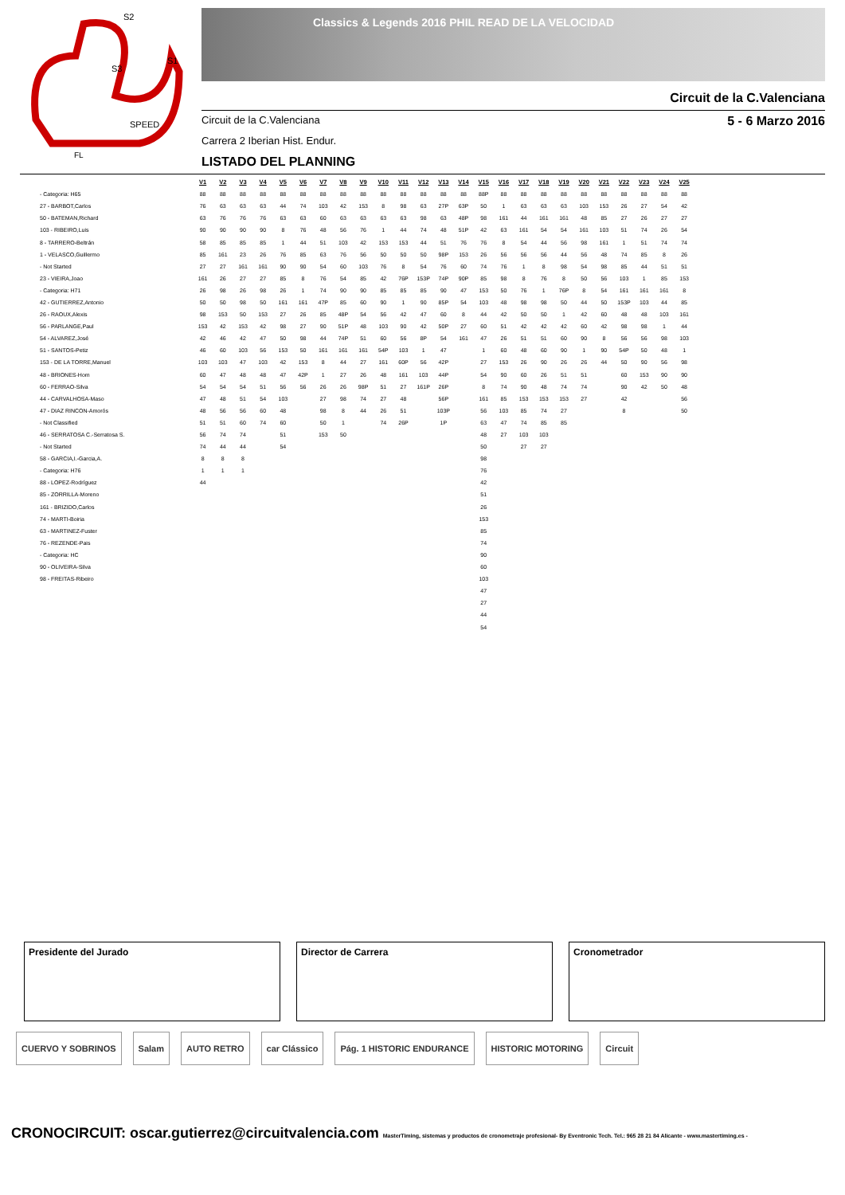S2
S3
S1
SPEED
FL
Classics & Legends 2016 PHIL READ DE LA VELOCIDAD
Circuit de la C.Valenciana
Circuit de la C.Valenciana 5 - 6 Marzo 2016
Carrera 2 Iberian Hist. Endur.
LISTADO DEL PLANNING
| | V1 | V2 | V3 | V4 | V5 | V6 | V7 | V8 | V9 | V10 | V11 | V12 | V13 | V14 | V15 | V16 | V17 | V18 | V19 | V20 | V21 | V22 | V23 | V24 | V25 |
| --- | --- | --- | --- | --- | --- | --- | --- | --- | --- | --- | --- | --- | --- | --- | --- | --- | --- | --- | --- | --- | --- | --- | --- | --- | --- |
| - Categoria: H65 | 88 | 88 | 88 | 88 | 88 | 88 | 88 | 88 | 88 | 88 | 88 | 88 | 88 | 88 | 88P | 88 | 88 | 88 | 88 | 88 | 88 | 88 | 88 | 88 | 88 |
| 27 - BARBOT,Carlos | 76 | 63 | 63 | 63 | 44 | 74 | 103 | 42 | 153 | 8 | 98 | 63 | 27P | 63P | 50 | 1 | 63 | 63 | 63 | 103 | 153 | 26 | 27 | 54 | 42 |
| 50 - BATEMAN,Richard | 63 | 76 | 76 | 76 | 63 | 63 | 60 | 63 | 63 | 63 | 63 | 98 | 63 | 48P | 98 | 161 | 44 | 161 | 161 | 48 | 85 | 27 | 26 | 27 | 27 |
| 103 - RIBEIRO,Luis | 90 | 90 | 90 | 90 | 8 | 76 | 48 | 56 | 76 | 1 | 44 | 74 | 48 | 51P | 42 | 63 | 161 | 54 | 54 | 161 | 103 | 51 | 74 | 26 | 54 |
| 8 - TARRERO-Beltrán | 58 | 85 | 85 | 85 | 1 | 44 | 51 | 103 | 42 | 153 | 153 | 44 | 51 | 76 | 76 | 8 | 54 | 44 | 56 | 98 | 161 | 1 | 51 | 74 | 74 |
| 1 - VELASCO,Guillermo | 85 | 161 | 23 | 26 | 76 | 85 | 63 | 76 | 56 | 50 | 50 | 50 | 98P | 153 | 26 | 56 | 56 | 56 | 44 | 56 | 48 | 74 | 85 | 8 | 26 |
| - Not Started | 27 | 27 | 161 | 161 | 90 | 90 | 54 | 60 | 103 | 76 | 8 | 54 | 76 | 60 | 74 | 76 | 1 | 8 | 98 | 54 | 98 | 85 | 44 | 51 | 51 |
| 23 - VIEIRA,Joao | 161 | 26 | 27 | 27 | 85 | 8 | 76 | 54 | 85 | 42 | 76P | 153P | 74P | 90P | 85 | 98 | 8 | 76 | 8 | 50 | 56 | 103 | 1 | 85 | 153 |
| - Categoria: H71 | 26 | 98 | 26 | 98 | 26 | 1 | 74 | 90 | 90 | 85 | 85 | 85 | 90 | 47 | 153 | 50 | 76 | 1 | 76P | 8 | 54 | 161 | 161 | 161 | 8 |
| 42 - GUTIERREZ,Antonio | 50 | 50 | 98 | 50 | 161 | 161 | 47P | 85 | 60 | 90 | 1 | 90 | 85P | 54 | 103 | 48 | 98 | 98 | 50 | 44 | 50 | 153P | 103 | 44 | 85 |
| 26 - RAOUX,Alexis | 98 | 153 | 50 | 153 | 27 | 26 | 85 | 48P | 54 | 56 | 42 | 47 | 60 | 8 | 44 | 42 | 50 | 50 | 1 | 42 | 60 | 48 | 48 | 103 | 161 |
| 56 - PARLANGE,Paul | 153 | 42 | 153 | 42 | 98 | 27 | 90 | 51P | 48 | 103 | 90 | 42 | 50P | 27 | 60 | 51 | 42 | 42 | 42 | 60 | 42 | 98 | 98 | 1 | 44 |
| 54 - ALVAREZ,José | 42 | 46 | 42 | 47 | 50 | 98 | 44 | 74P | 51 | 60 | 56 | 8P | 54 | 161 | 47 | 26 | 51 | 51 | 60 | 90 | 8 | 56 | 56 | 98 | 103 |
| 51 - SANTOS-Petiz | 46 | 60 | 103 | 56 | 153 | 50 | 161 | 161 | 161 | 54P | 103 | 1 | 47 | | 1 | 60 | 48 | 60 | 90 | 1 | 90 | 54P | 50 | 48 | 1 |
| 153 - DE LA TORRE,Manuel | 103 | 103 | 47 | 103 | 42 | 153 | 8 | 44 | 27 | 161 | 60P | 56 | 42P | | 27 | 153 | 26 | 90 | 26 | 26 | 44 | 50 | 90 | 56 | 98 |
| 48 - BRIONES-Hom | 60 | 47 | 48 | 48 | 47 | 42P | 1 | 27 | 26 | 48 | 161 | 103 | 44P | | 54 | 90 | 60 | 26 | 51 | 51 | | 60 | 153 | 90 | 90 |
| 60 - FERRAO-Silva | 54 | 54 | 54 | 51 | 56 | 56 | 26 | 26 | 98P | 51 | 27 | 161P | 26P | | 8 | 74 | 90 | 48 | 74 | 74 | | 90 | 42 | 50 | 48 |
| 44 - CARVALHOSA-Maso | 47 | 48 | 51 | 54 | 103 | | 27 | 98 | 74 | 27 | 48 | | 56P | | 161 | 85 | 153 | 153 | 153 | 27 | | 42 | | | 56 |
| 47 - DIAZ RINCON-Amorós | 48 | 56 | 56 | 60 | 48 | | 98 | 8 | 44 | 26 | 51 | | 103P | | 56 | 103 | 85 | 74 | 27 | | | 8 | | | 50 |
| - Not Classified | 51 | 51 | 60 | 74 | 60 | | 50 | 1 | | 74 | 26P | | 1P | | 63 | 47 | 74 | 85 | 85 | | | | | | |
| 46 - SERRATOSA C.-Serratosa S. | 56 | 74 | 74 | | 51 | | 153 | 50 | | | | | | | 48 | 27 | 103 | 103 | | | | | | | |
| - Not Started | 74 | 44 | 44 | | 54 | | | | | | | | | | 50 | | 27 | 27 | | | | | | | |
| 58 - GARCIA,I.-Garcia,A. | 8 | 8 | 8 | | | | | | | | | | | | 98 | | | | | | | | | | |
| - Categoria: H76 | 1 | 1 | 1 | | | | | | | | | | | | 76 | | | | | | | | | | |
| 88 - LOPEZ-Rodríguez | 44 | | | | | | | | | | | | | | 42 | | | | | | | | | | |
| 85 - ZORRILLA-Moreno | | | | | | | | | | | | | | | 51 | | | | | | | | | | |
| 161 - BRIZIDO,Carlos | | | | | | | | | | | | | | | 26 | | | | | | | | | | |
| 74 - MARTI-Boiria | | | | | | | | | | | | | | | 153 | | | | | | | | | | |
| 63 - MARTINEZ-Fuster | | | | | | | | | | | | | | | 85 | | | | | | | | | | |
| 76 - REZENDE-Pais | | | | | | | | | | | | | | | 74 | | | | | | | | | | |
| - Categoria: HC | | | | | | | | | | | | | | | 90 | | | | | | | | | | |
| 90 - OLIVEIRA-Silva | | | | | | | | | | | | | | | 60 | | | | | | | | | | |
| 98 - FREITAS-Ribeiro | | | | | | | | | | | | | | | 103 | | | | | | | | | | |
| | | | | | | | | | | | | | | | 47 | | | | | | | | | | |
| | | | | | | | | | | | | | | | 27 | | | | | | | | | | |
| | | | | | | | | | | | | | | | 44 | | | | | | | | | | |
| | | | | | | | | | | | | | | | 54 | | | | | | | | | | |
Presidente del Jurado Director de Carrera Cronometrador
CUERVO Y SOBRINOS Salam AUTO RETRO car Clássico Pág. 1 HISTORIC ENDURANCE HISTORIC MOTORING Circuit
CRONOCIRCUIT: oscar.gutierrez@circuitvalencia.com MasterTiming, sistemas y productos de cronometraje profesional- By Eventronic Tech. Tel.: 965 28 21 84 Alicante - www.mastertiming.es -